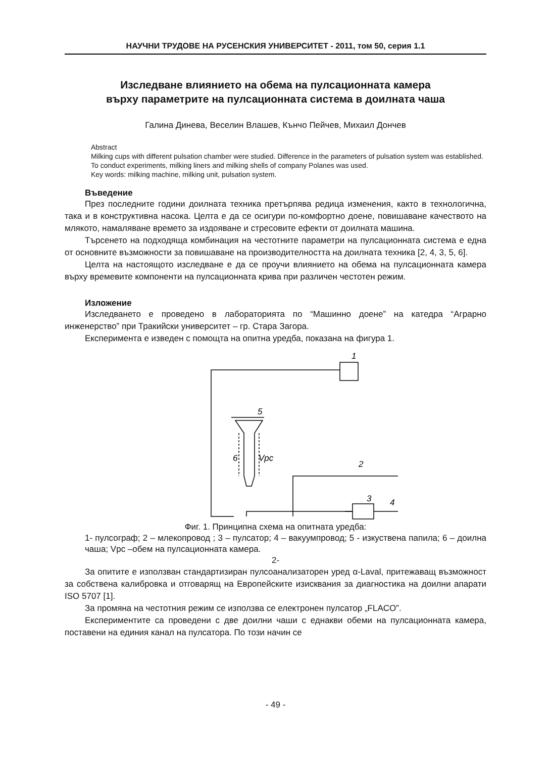НАУЧНИ ТРУДОВЕ НА РУСЕНСКИЯ УНИВЕРСИТЕТ - 2011, том 50, серия 1.1
Изследване влиянието на обема на пулсационната камера
върху параметрите на пулсационната система в доилната чаша
Галина Динева, Веселин Влашев, Кънчо Пейчев, Михаил Дончев
Abstract
Milking cups with different pulsation chamber were studied. Difference in the parameters of pulsation system was established.
To conduct experiments, milking liners and milking shells of company Polanes was used.
Key words: milking machine, milking unit, pulsation system.
Въведение
През последните години доилната техника претърпява редица изменения, както в технологична, така и в конструктивна насока. Целта е да се осигури по-комфортно доене, повишаване качеството на млякото, намаляване времето за издояване и стресовите ефекти от доилната машина.
Търсенето на подходяща комбинация на честотните параметри на пулсационната система е една от основните възможности за повишаване на производителността на доилната техника [2, 4, 3, 5, 6].
Целта на настоящото изследване е да се проучи влиянието на обема на пулсационната камера върху времевите компоненти на пулсационната крива при различен честотен режим.
Изложение
Изследването е проведено в лабораторията по “Машинно доене” на катедра “Аграрно инженерство” при Тракийски университет – гр. Стара Загора.
Експеримента е изведен с помощта на опитна уредба, показана на фигура 1.
1
5
6
Vpc
2
3
4
Фиг. 1. Принципна схема на опитната уредба:
1- пулсограф; 2 – млекопровод ; 3 – пулсатор; 4 – вакуумпровод; 5 - изкуствена папила; 6 – доилна чаша; Vpc –обем на пулсационната камера.
2-
За опитите е използван стандартизиран пулсоанализаторен уред α-Laval, притежаващ възможност за собствена калибровка и отговарящ на Европейските изисквания за диагностика на доилни апарати ISO 5707 [1].
За промяна на честотния режим се използва се електронен пулсатор „FLACO”.
Експериментите са проведени с две доилни чаши с еднакви обеми на пулсационната камера, поставени на единия канал на пулсатора. По този начин се
- 49 -